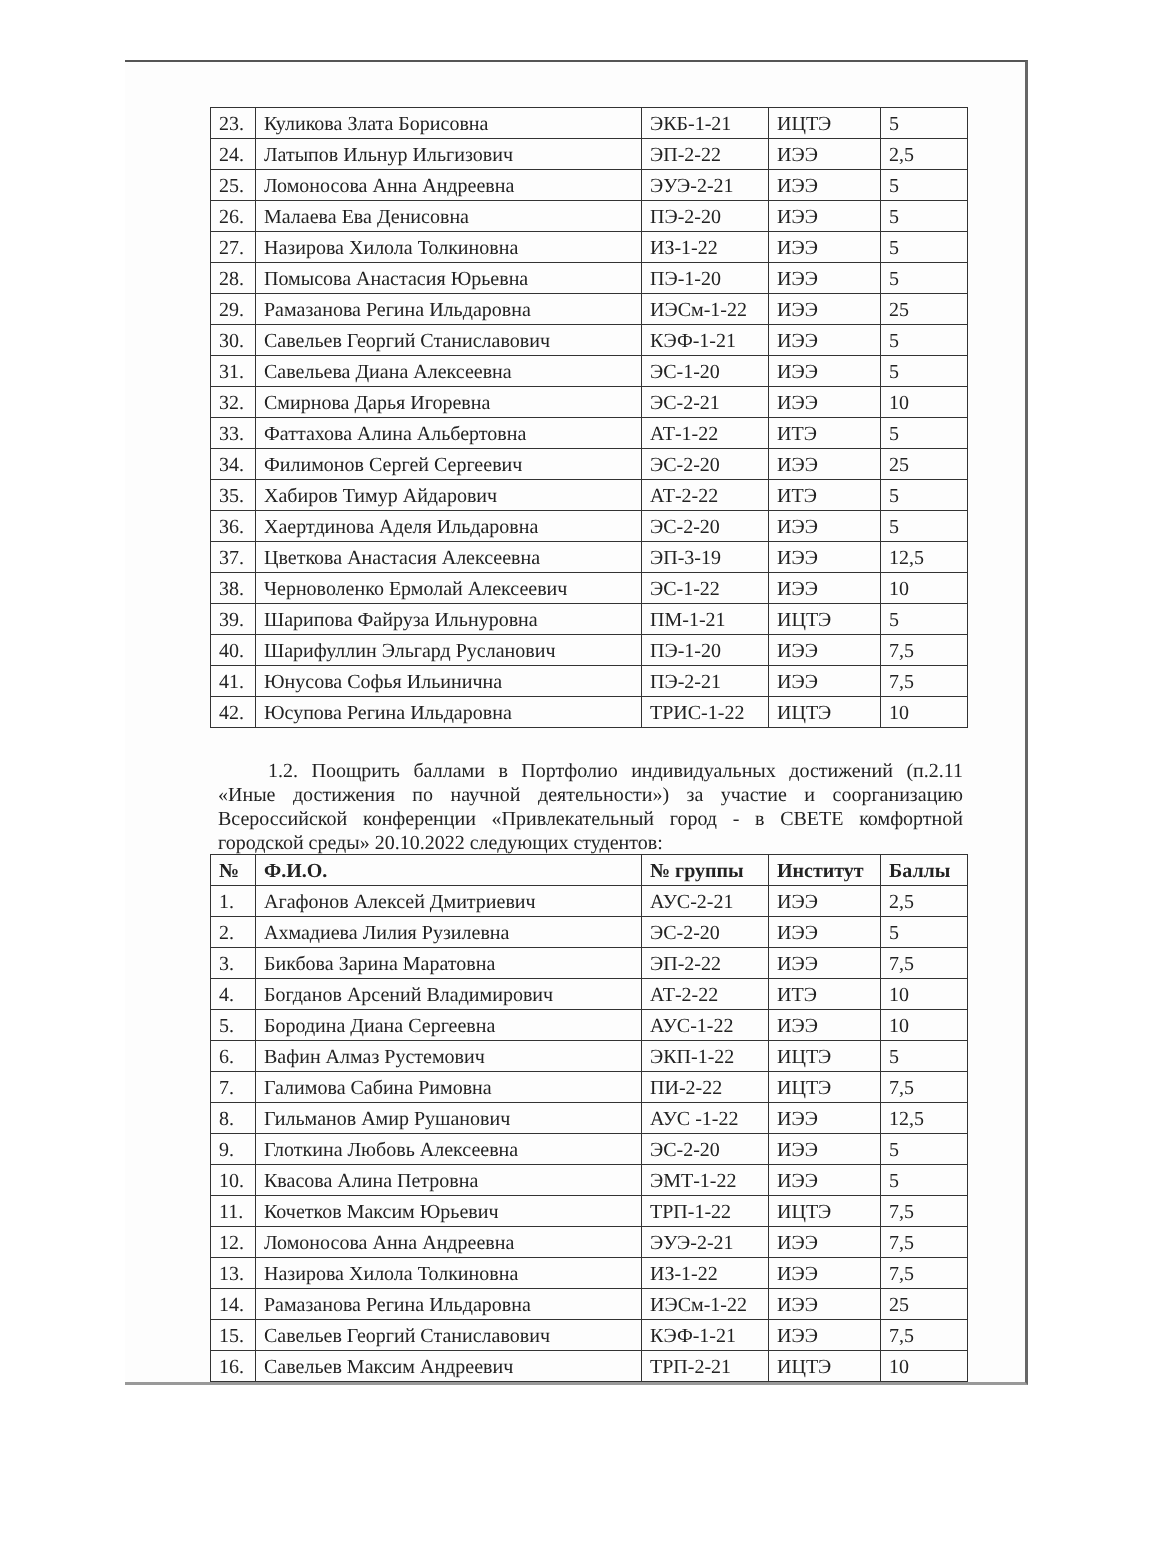| 23. | Куликова Злата Борисовна | ЭКБ-1-21 | ИЦТЭ | 5 |
| 24. | Латыпов Ильнур Ильгизович | ЭП-2-22 | ИЭЭ | 2,5 |
| 25. | Ломоносова Анна Андреевна | ЭУЭ-2-21 | ИЭЭ | 5 |
| 26. | Малаева Ева Денисовна | ПЭ-2-20 | ИЭЭ | 5 |
| 27. | Назирова Хилола Толкиновна | ИЗ-1-22 | ИЭЭ | 5 |
| 28. | Помысова Анастасия Юрьевна | ПЭ-1-20 | ИЭЭ | 5 |
| 29. | Рамазанова Регина Ильдаровна | ИЭСм-1-22 | ИЭЭ | 25 |
| 30. | Савельев Георгий Станиславович | КЭФ-1-21 | ИЭЭ | 5 |
| 31. | Савельева Диана Алексеевна | ЭС-1-20 | ИЭЭ | 5 |
| 32. | Смирнова Дарья Игоревна | ЭС-2-21 | ИЭЭ | 10 |
| 33. | Фаттахова Алина Альбертовна | АТ-1-22 | ИТЭ | 5 |
| 34. | Филимонов Сергей Сергеевич | ЭС-2-20 | ИЭЭ | 25 |
| 35. | Хабиров Тимур Айдарович | АТ-2-22 | ИТЭ | 5 |
| 36. | Хаертдинова Аделя Ильдаровна | ЭС-2-20 | ИЭЭ | 5 |
| 37. | Цветкова Анастасия Алексеевна | ЭП-3-19 | ИЭЭ | 12,5 |
| 38. | Черноволенко Ермолай Алексеевич | ЭС-1-22 | ИЭЭ | 10 |
| 39. | Шарипова Файруза Ильнуровна | ПМ-1-21 | ИЦТЭ | 5 |
| 40. | Шарифуллин Эльгард Русланович | ПЭ-1-20 | ИЭЭ | 7,5 |
| 41. | Юнусова Софья Ильинична | ПЭ-2-21 | ИЭЭ | 7,5 |
| 42. | Юсупова Регина Ильдаровна | ТРИС-1-22 | ИЦТЭ | 10 |
1.2. Поощрить баллами в Портфолио индивидуальных достижений (п.2.11 «Иные достижения по научной деятельности») за участие и соорганизацию Всероссийской конференции «Привлекательный город - в СВЕТЕ комфортной городской среды» 20.10.2022 следующих студентов:
| № | Ф.И.О. | № группы | Институт | Баллы |
| --- | --- | --- | --- | --- |
| 1. | Агафонов Алексей Дмитриевич | АУС-2-21 | ИЭЭ | 2,5 |
| 2. | Ахмадиева Лилия Рузилевна | ЭС-2-20 | ИЭЭ | 5 |
| 3. | Бикбова Зарина Маратовна | ЭП-2-22 | ИЭЭ | 7,5 |
| 4. | Богданов Арсений Владимирович | АТ-2-22 | ИТЭ | 10 |
| 5. | Бородина Диана Сергеевна | АУС-1-22 | ИЭЭ | 10 |
| 6. | Вафин Алмаз Рустемович | ЭКП-1-22 | ИЦТЭ | 5 |
| 7. | Галимова Сабина Римовна | ПИ-2-22 | ИЦТЭ | 7,5 |
| 8. | Гильманов Амир Рушанович | АУС -1-22 | ИЭЭ | 12,5 |
| 9. | Глоткина Любовь Алексеевна | ЭС-2-20 | ИЭЭ | 5 |
| 10. | Квасова Алина Петровна | ЭМТ-1-22 | ИЭЭ | 5 |
| 11. | Кочетков Максим Юрьевич | ТРП-1-22 | ИЦТЭ | 7,5 |
| 12. | Ломоносова Анна Андреевна | ЭУЭ-2-21 | ИЭЭ | 7,5 |
| 13. | Назирова Хилола Толкиновна | ИЗ-1-22 | ИЭЭ | 7,5 |
| 14. | Рамазанова Регина Ильдаровна | ИЭСм-1-22 | ИЭЭ | 25 |
| 15. | Савельев Георгий Станиславович | КЭФ-1-21 | ИЭЭ | 7,5 |
| 16. | Савельев Максим Андреевич | ТРП-2-21 | ИЦТЭ | 10 |